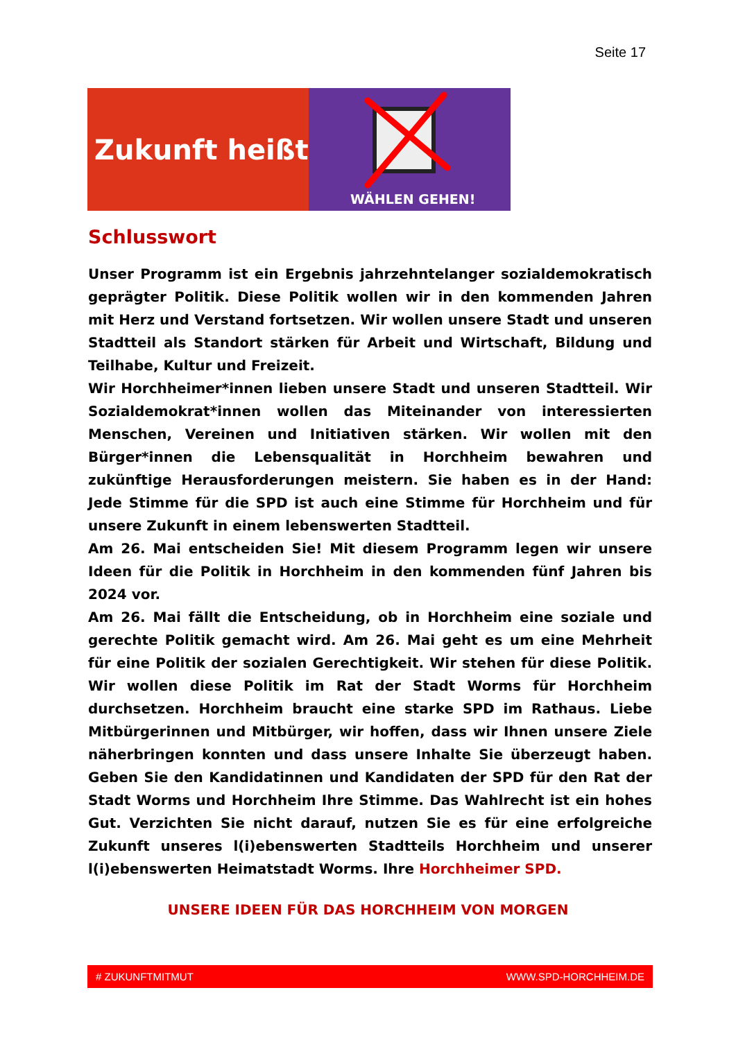Seite 17
Zukunft heißt
WÄHLEN GEHEN!
Schlusswort
Unser Programm ist ein Ergebnis jahrzehntelanger sozialdemokratisch geprägter Politik. Diese Politik wollen wir in den kommenden Jahren mit Herz und Verstand fortsetzen. Wir wollen unsere Stadt und unseren Stadtteil als Standort stärken für Arbeit und Wirtschaft, Bildung und Teilhabe, Kultur und Freizeit.
Wir Horchheimer*innen lieben unsere Stadt und unseren Stadtteil. Wir Sozialdemokrat*innen wollen das Miteinander von interessierten Menschen, Vereinen und Initiativen stärken. Wir wollen mit den Bürger*innen die Lebensqualität in Horchheim bewahren und zukünftige Herausforderungen meistern. Sie haben es in der Hand: Jede Stimme für die SPD ist auch eine Stimme für Horchheim und für unsere Zukunft in einem lebenswerten Stadtteil.
Am 26. Mai entscheiden Sie! Mit diesem Programm legen wir unsere Ideen für die Politik in Horchheim in den kommenden fünf Jahren bis 2024 vor.
Am 26. Mai fällt die Entscheidung, ob in Horchheim eine soziale und gerechte Politik gemacht wird. Am 26. Mai geht es um eine Mehrheit für eine Politik der sozialen Gerechtigkeit. Wir stehen für diese Politik. Wir wollen diese Politik im Rat der Stadt Worms für Horchheim durchsetzen. Horchheim braucht eine starke SPD im Rathaus. Liebe Mitbürgerinnen und Mitbürger, wir hoffen, dass wir Ihnen unsere Ziele näherbringen konnten und dass unsere Inhalte Sie überzeugt haben. Geben Sie den Kandidatinnen und Kandidaten der SPD für den Rat der Stadt Worms und Horchheim Ihre Stimme. Das Wahlrecht ist ein hohes Gut. Verzichten Sie nicht darauf, nutzen Sie es für eine erfolgreiche Zukunft unseres l(i)ebenswerten Stadtteils Horchheim und unserer l(i)ebenswerten Heimatstadt Worms. Ihre Horchheimer SPD.
UNSERE IDEEN FÜR DAS HORCHHEIM VON MORGEN
# ZUKUNFTMITMUT WWW.SPD-HORCHHEIM.DE